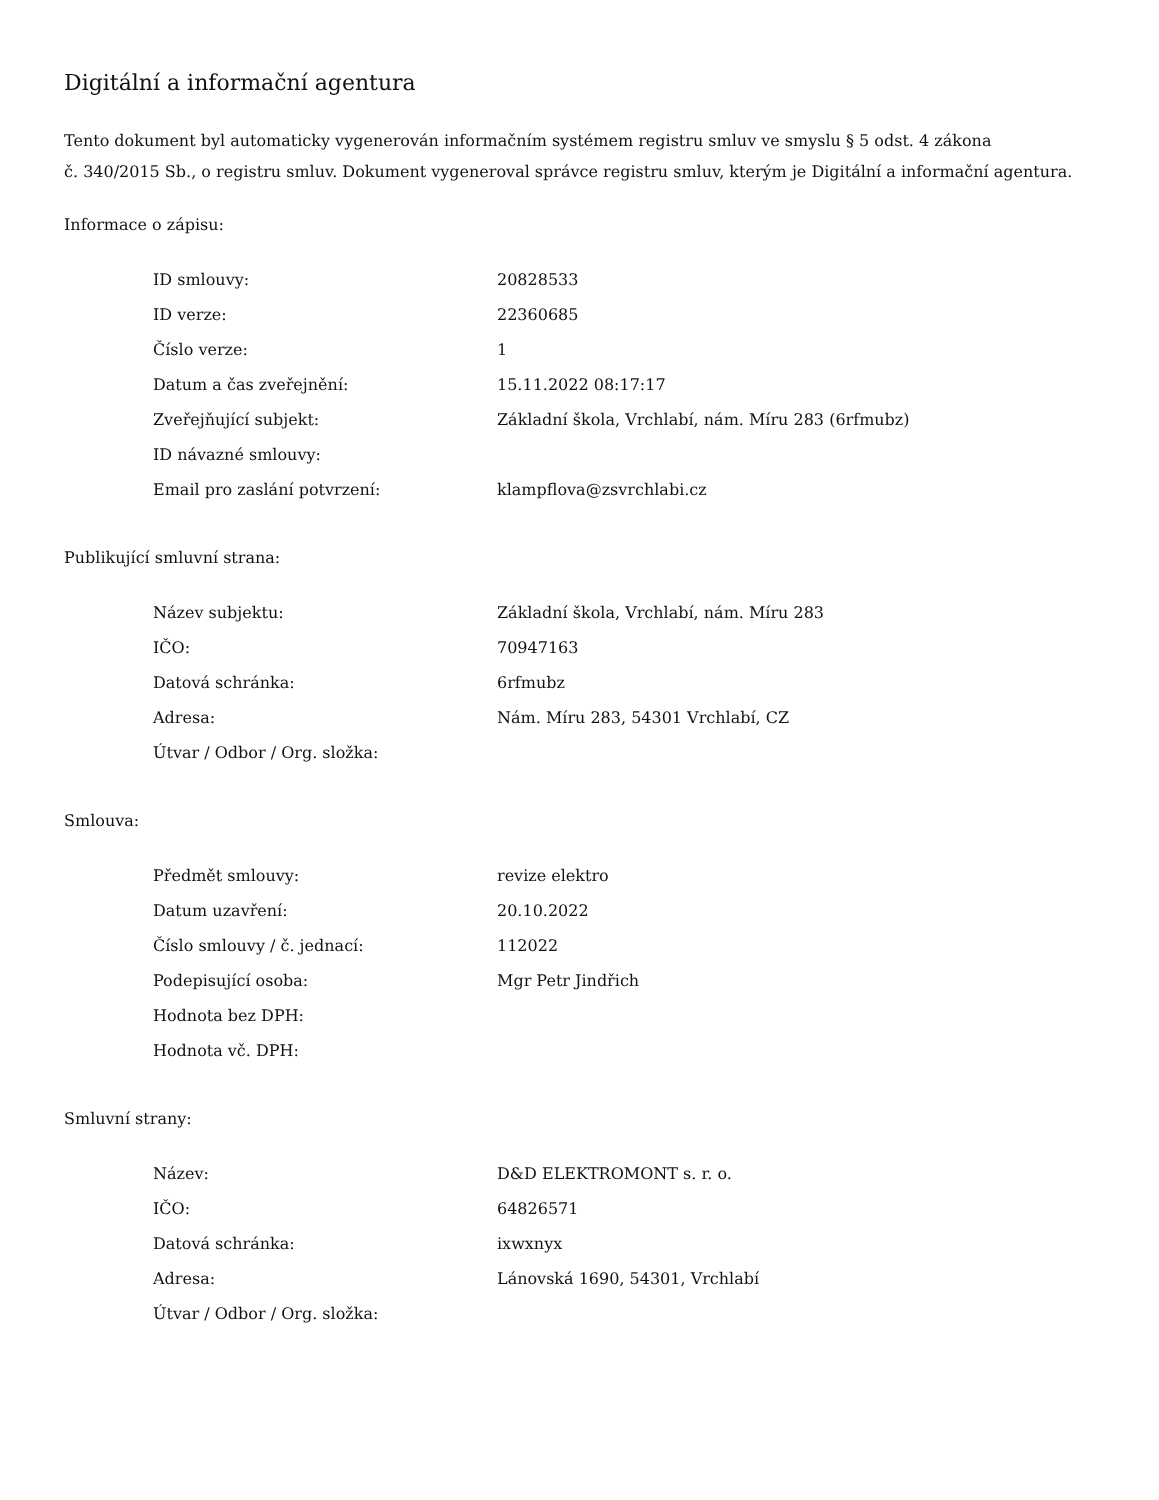Digitální a informační agentura
Tento dokument byl automaticky vygenerován informačním systémem registru smluv ve smyslu § 5 odst. 4 zákona
č. 340/2015 Sb., o registru smluv. Dokument vygeneroval správce registru smluv, kterým je Digitální a informační agentura.
Informace o zápisu:
| ID smlouvy: | 20828533 |
| ID verze: | 22360685 |
| Číslo verze: | 1 |
| Datum a čas zveřejnění: | 15.11.2022 08:17:17 |
| Zveřejňující subjekt: | Základní škola, Vrchlabí, nám. Míru 283 (6rfmubz) |
| ID návazné smlouvy: | |
| Email pro zaslání potvrzení: | klampflova@zsvrchlabi.cz |
Publikující smluvní strana:
| Název subjektu: | Základní škola, Vrchlabí, nám. Míru 283 |
| IČO: | 70947163 |
| Datová schránka: | 6rfmubz |
| Adresa: | Nám. Míru 283, 54301 Vrchlabí, CZ |
| Útvar / Odbor / Org. složka: | |
Smlouva:
| Předmět smlouvy: | revize elektro |
| Datum uzavření: | 20.10.2022 |
| Číslo smlouvy / č. jednací: | 112022 |
| Podepisující osoba: | Mgr Petr Jindřich |
| Hodnota bez DPH: | |
| Hodnota vč. DPH: | |
Smluvní strany:
| Název: | D&D ELEKTROMONT s. r. o. |
| IČO: | 64826571 |
| Datová schránka: | ixwxnyx |
| Adresa: | Lánovská 1690, 54301, Vrchlabí |
| Útvar / Odbor / Org. složka: | |